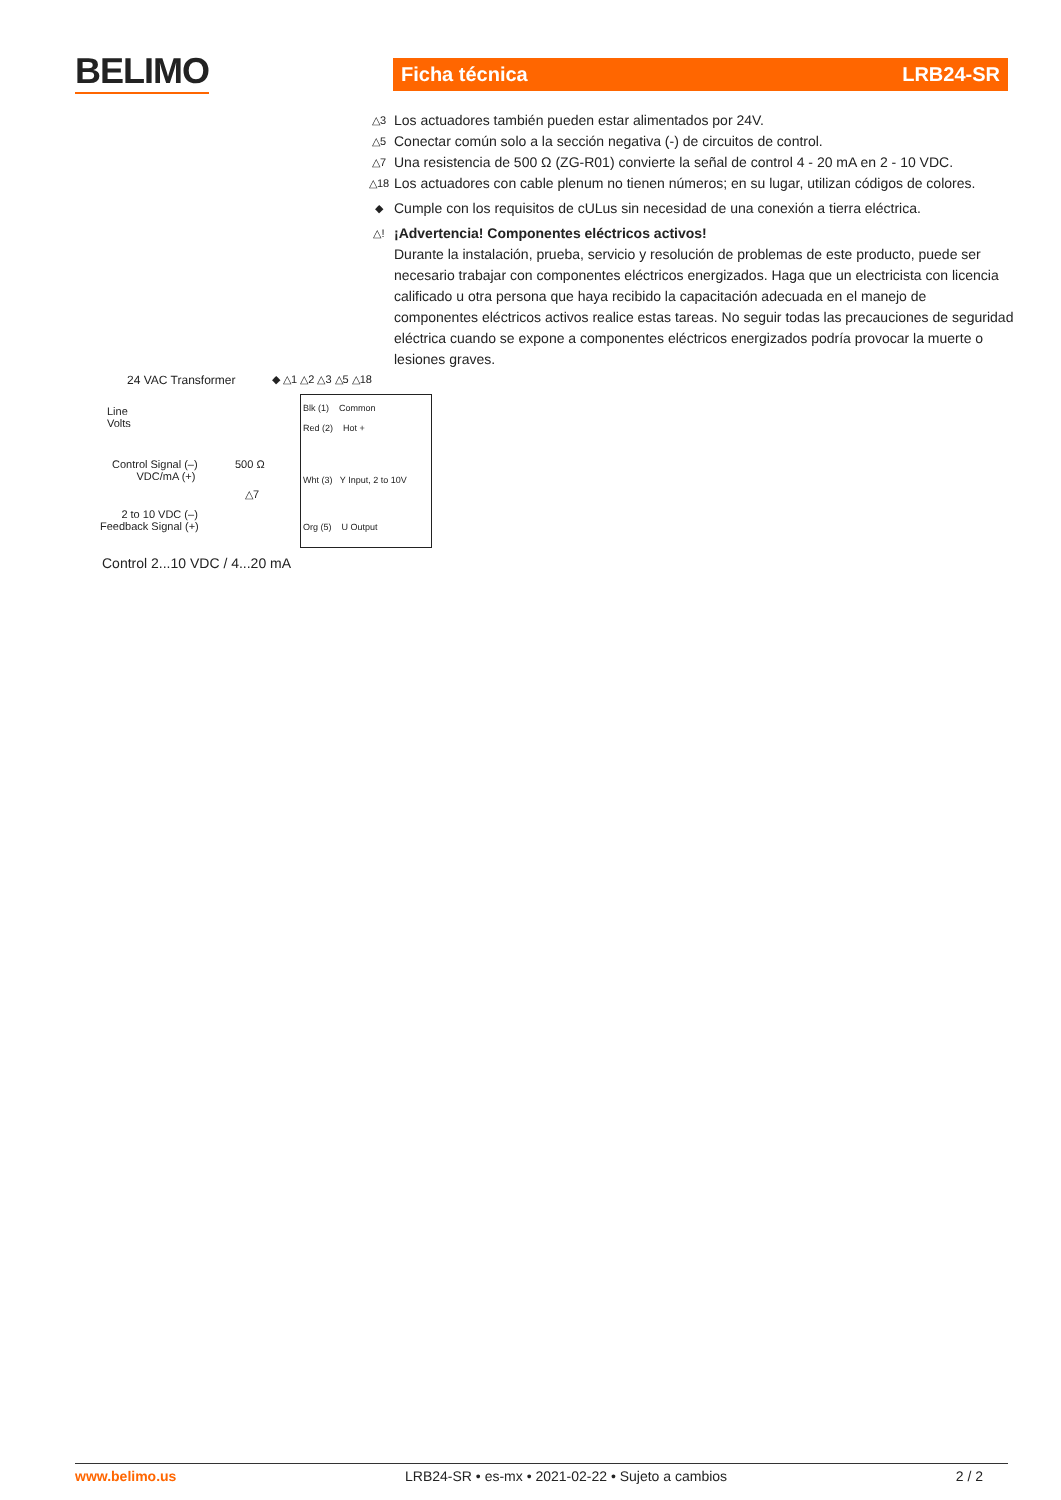BELIMO Ficha técnica LRB24-SR
△3 Los actuadores también pueden estar alimentados por 24V.
△5 Conectar común solo a la sección negativa (-) de circuitos de control.
△7 Una resistencia de 500 Ω (ZG-R01) convierte la señal de control 4 - 20 mA en 2 - 10 VDC.
△18 Los actuadores con cable plenum no tienen números; en su lugar, utilizan códigos de colores.
◆ Cumple con los requisitos de cULus sin necesidad de una conexión a tierra eléctrica.
△! ¡Advertencia! Componentes eléctricos activos!
Durante la instalación, prueba, servicio y resolución de problemas de este producto, puede ser necesario trabajar con componentes eléctricos energizados. Haga que un electricista con licencia calificado u otra persona que haya recibido la capacitación adecuada en el manejo de componentes eléctricos activos realice estas tareas. No seguir todas las precauciones de seguridad eléctrica cuando se expone a componentes eléctricos energizados podría provocar la muerte o lesiones graves.
24 VAC Transformer ◆ △1 △2 △3 △5 △18
Line
Volts
Control Signal (–)
VDC/mA (+)
500 Ω
△7
2 to 10 VDC (–)
Feedback Signal (+)
Blk (1) Common
Red (2) Hot +
Wht (3) Y Input, 2 to 10V
Org (5) U Output
Control 2...10 VDC / 4...20 mA
www.belimo.us LRB24-SR • es-mx • 2021-02-22 • Sujeto a cambios 2 / 2